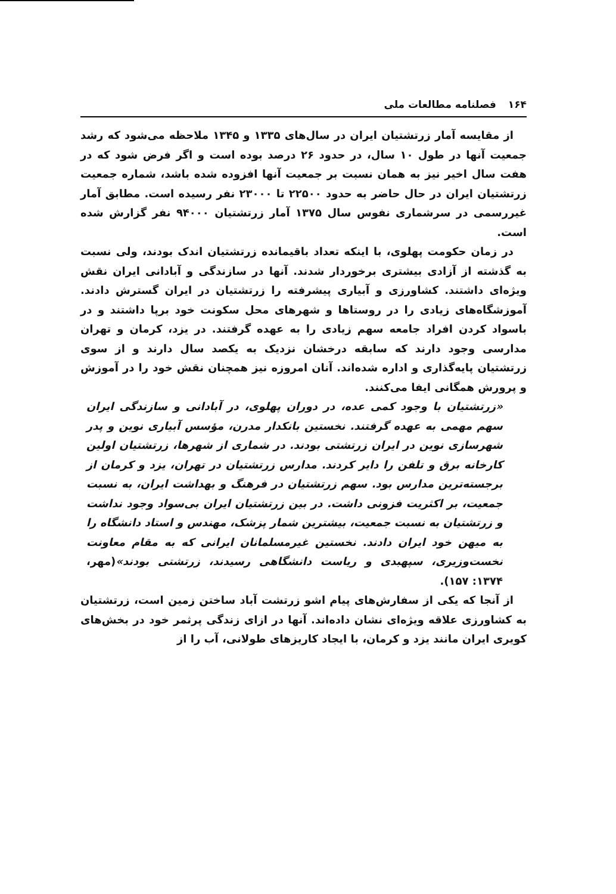۱۶۴ فصلنامه مطالعات ملی
از مقایسه آمار زرتشتیان ایران در سال‌های ۱۳۳۵ و ۱۳۴۵ ملاحظه می‌شود که رشد جمعیت آنها در طول ۱۰ سال، در حدود ۲۶ درصد بوده است و اگر فرض شود که در هفت سال اخیر نیز به همان نسبت بر جمعیت آنها افزوده شده باشد، شماره جمعیت زرتشتیان ایران در حال حاضر به حدود ۲۲۵۰۰ تا ۲۳۰۰۰ نفر رسیده است. مطابق آمار غیررسمی در سرشماری نفوس سال ۱۳۷۵ آمار زرتشتیان ۹۴۰۰۰ نفر گزارش شده است.
در زمان حکومت پهلوی، با اینکه تعداد باقیمانده زرتشتیان اندک بودند، ولی نسبت به گذشته از آزادی بیشتری برخوردار شدند. آنها در سازندگی و آبادانی ایران نقش ویژه‌ای داشتند. کشاورزی و آبیاری پیشرفته را زرتشتیان در ایران گسترش دادند. آموزشگاه‌های زیادی را در روستاها و شهرهای محل سکونت خود برپا داشتند و در باسواد کردن افراد جامعه سهم زیادی را به عهده گرفتند. در یزد، کرمان و تهران مدارسی وجود دارند که سابقه درخشان نزدیک به یکصد سال دارند و از سوی زرتشتیان پایه‌گذاری و اداره شده‌اند. آنان امروزه نیز همچنان نقش خود را در آموزش و پرورش همگانی ایفا می‌کنند.
«زرتشتیان با وجود کمی عده، در دوران پهلوی، در آبادانی و سازندگی ایران سهم مهمی به عهده گرفتند. نخستین بانکدار مدرن، مؤسس آبیاری نوین و پدر شهرسازی نوین در ایران زرتشتی بودند. در شماری از شهرها، زرتشتیان اولین کارخانه برق و تلفن را دایر کردند. مدارس زرتشتیان در تهران، یزد و کرمان از برجسته‌ترین مدارس بود. سهم زرتشتیان در فرهنگ و بهداشت ایران، به نسبت جمعیت، بر اکثریت فزونی داشت. در بین زرتشتیان ایران بی‌سواد وجود نداشت و زرتشتیان به نسبت جمعیت، بیشترین شمار پزشک، مهندس و استاد دانشگاه را به میهن خود ایران دادند. نخستین غیرمسلمانان ایرانی که به مقام معاونت نخست‌وزیری، سپهبدی و ریاست دانشگاهی رسیدند، زرتشتی بودند»(مهر، ۱۳۷۴: ۱۵۷).
از آنجا که یکی از سفارش‌های پیام اشو زرتشت آباد ساختن زمین است، زرتشتیان به کشاورزی علاقه ویژه‌ای نشان داده‌اند. آنها در ازای زندگی پرثمر خود در بخش‌های کویری ایران مانند یزد و کرمان، با ایجاد کاریزهای طولانی، آب را از